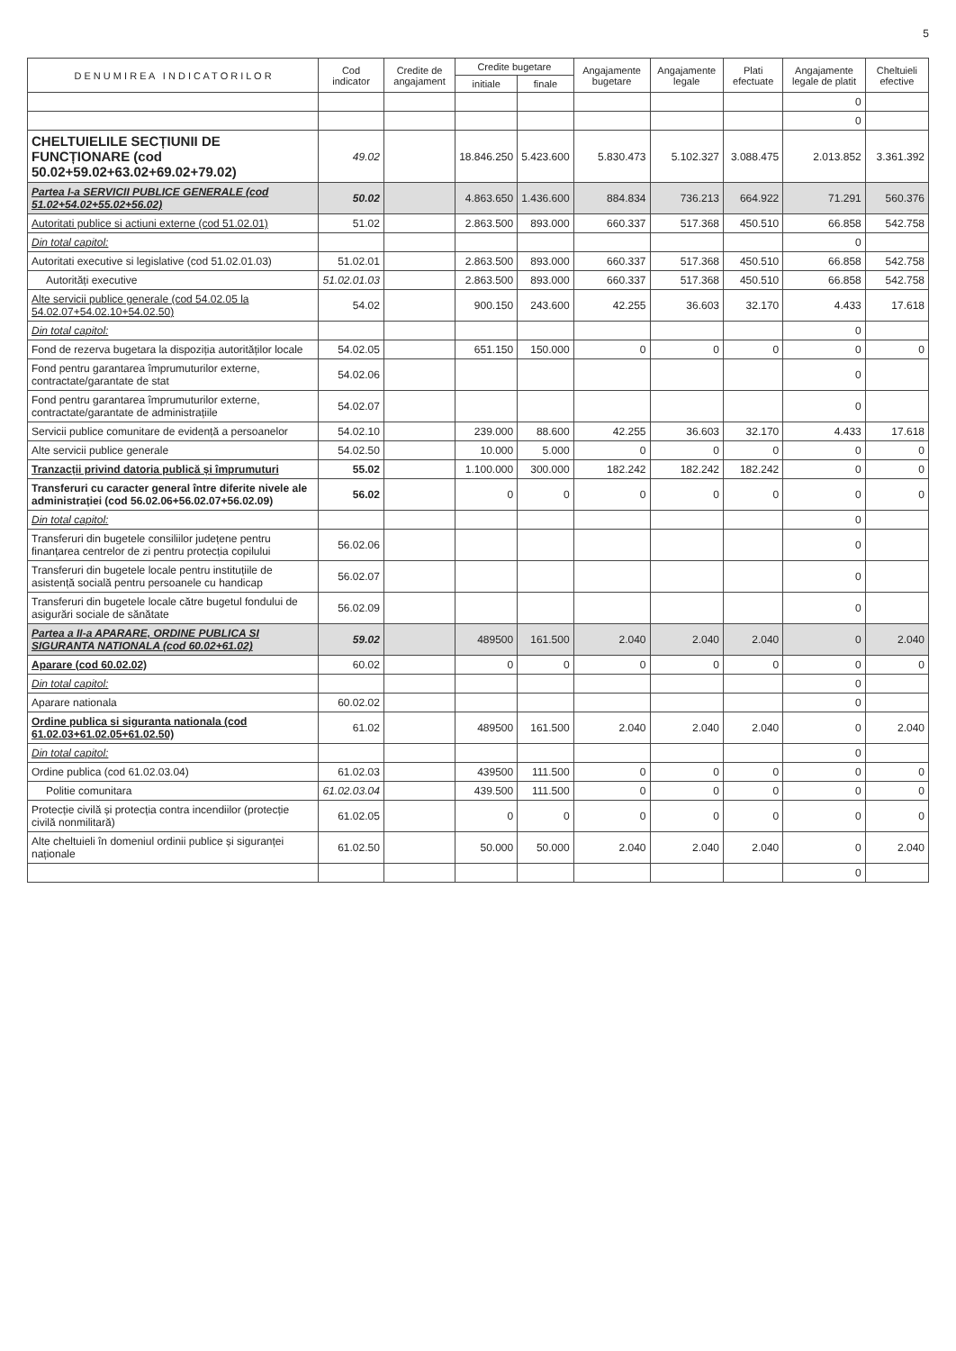5
| D E N U M I R E A I N D I C A T O R I L O R | Cod indicator | Credite de angajament | Credite bugetare | | Angajamente bugetare | Angajamente legale | Plati efectuate | Angajamente legale de platit | Cheltuieli efective |
| --- | --- | --- | --- | --- | --- | --- | --- | --- | --- |
| | | | initiale | finale | | | | | |
| | | | | | | | | 0 | |
| | | | | | | | | 0 | |
| CHELTUIELILE SECȚIUNII DE FUNCȚIONARE (cod 50.02+59.02+63.02+69.02+79.02) | 49.02 | | 18.846.250 | 5.423.600 | 5.830.473 | 5.102.327 | 3.088.475 | 2.013.852 | 3.361.392 |
| Partea I-a SERVICII PUBLICE GENERALE (cod 51.02+54.02+55.02+56.02) | 50.02 | | 4.863.650 | 1.436.600 | 884.834 | 736.213 | 664.922 | 71.291 | 560.376 |
| Autoritati publice si actiuni externe (cod 51.02.01) | 51.02 | | 2.863.500 | 893.000 | 660.337 | 517.368 | 450.510 | 66.858 | 542.758 |
| Din total capitol: | | | | | | | | 0 | |
| Autoritati executive si legislative (cod 51.02.01.03) | 51.02.01 | | 2.863.500 | 893.000 | 660.337 | 517.368 | 450.510 | 66.858 | 542.758 |
| Autorități executive | 51.02.01.03 | | 2.863.500 | 893.000 | 660.337 | 517.368 | 450.510 | 66.858 | 542.758 |
| Alte servicii publice generale (cod 54.02.05 la 54.02.07+54.02.10+54.02.50) | 54.02 | | 900.150 | 243.600 | 42.255 | 36.603 | 32.170 | 4.433 | 17.618 |
| Din total capitol: | | | | | | | | 0 | |
| Fond de rezerva bugetara la dispoziția autorităților locale | 54.02.05 | | 651.150 | 150.000 | 0 | 0 | 0 | 0 | 0 |
| Fond pentru garantarea împrumuturilor externe, contractate/garantate de stat | 54.02.06 | | | | | | | 0 | |
| Fond pentru garantarea împrumuturilor externe, contractate/garantate de administrațiile | 54.02.07 | | | | | | | 0 | |
| Servicii publice comunitare de evidență a persoanelor | 54.02.10 | | 239.000 | 88.600 | 42.255 | 36.603 | 32.170 | 4.433 | 17.618 |
| Alte servicii publice generale | 54.02.50 | | 10.000 | 5.000 | 0 | 0 | 0 | 0 | 0 |
| Tranzacții privind datoria publică și împrumuturi | 55.02 | | 1.100.000 | 300.000 | 182.242 | 182.242 | 182.242 | 0 | 0 |
| Transferuri cu caracter general între diferite nivele ale administrației (cod 56.02.06+56.02.07+56.02.09) | 56.02 | | 0 | 0 | 0 | 0 | 0 | 0 | 0 |
| Din total capitol: | | | | | | | | 0 | |
| Transferuri din bugetele consiliilor județene pentru finanțarea centrelor de zi pentru protecția copilului | 56.02.06 | | | | | | | 0 | |
| Transferuri din bugetele locale pentru instituțiile de asistență socială pentru persoanele cu handicap | 56.02.07 | | | | | | | 0 | |
| Transferuri din bugetele locale către bugetul fondului de asigurări sociale de sănătate | 56.02.09 | | | | | | | 0 | |
| Partea a II-a APARARE, ORDINE PUBLICA SI SIGURANTA NATIONALA (cod 60.02+61.02) | 59.02 | | 489500 | 161.500 | 2.040 | 2.040 | 2.040 | 0 | 2.040 |
| Aparare (cod 60.02.02) | 60.02 | | 0 | 0 | 0 | 0 | 0 | 0 | 0 |
| Din total capitol: | | | | | | | | 0 | |
| Aparare nationala | 60.02.02 | | | | | | | 0 | |
| Ordine publica si siguranta nationala (cod 61.02.03+61.02.05+61.02.50) | 61.02 | | 489500 | 161.500 | 2.040 | 2.040 | 2.040 | 0 | 2.040 |
| Din total capitol: | | | | | | | | 0 | |
| Ordine publica (cod 61.02.03.04) | 61.02.03 | | 439500 | 111.500 | 0 | 0 | 0 | 0 | 0 |
| Politie comunitara | 61.02.03.04 | | 439.500 | 111.500 | 0 | 0 | 0 | 0 | 0 |
| Protecție civilă și protecția contra incendiilor (protecție civilă nonmilitară) | 61.02.05 | | 0 | 0 | 0 | 0 | 0 | 0 | 0 |
| Alte cheltuieli în domeniul ordinii publice și siguranței naționale | 61.02.50 | | 50.000 | 50.000 | 2.040 | 2.040 | 2.040 | 0 | 2.040 |
| | | | | | | | | 0 | |